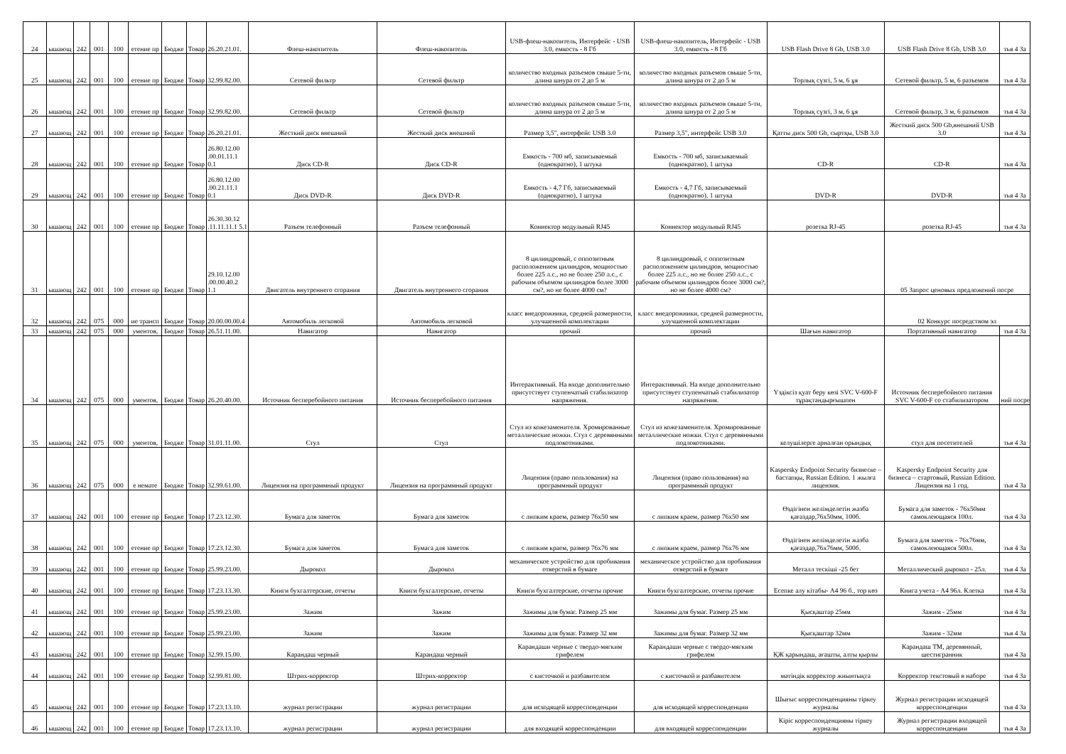| 24 | ышающ | 242 | 001 | 100 | етение пр | Бюдже | Товар | 26.20.21.01. | Флеш-накопитель | Флеш-накопитель | USB-флеш-накопитель, Интерфейс - USB 3.0, емкость - 8 Гб | USB-флеш-накопитель, Интерфейс - USB 3.0, емкость - 8 Гб | USB Flash Drive 8 Gb, USB 3.0 | USB Flash Drive 8 Gb, USB 3.0 | тья 4 За |
| 25 | ышающ | 242 | 001 | 100 | етение пр | Бюдже | Товар | 32.99.82.00. | Сетевой фильтр | Сетевой фильтр | количество входных разъемов свыше 5-ти, длина шнура от 2 до 5 м | количество входных разъемов свыше 5-ти, длина шнура от 2 до 5 м | Торлық сүзгі, 5 м, 6 ұя | Сетевой фильтр, 5 м, 6 разъемов | тья 4 За |
| 26 | ышающ | 242 | 001 | 100 | етение пр | Бюдже | Товар | 32.99.82.00. | Сетевой фильтр | Сетевой фильтр | количество входных разъемов свыше 5-ти, длина шнура от 2 до 5 м | количество входных разъемов свыше 5-ти, длина шнура от 2 до 5 м | Торлық сүзгі, 3 м, 6 ұя | Сетевой фильтр, 3 м, 6 разъемов | тья 4 За |
| 27 | ышающ | 242 | 001 | 100 | етение пр | Бюдже | Товар | 26.20.21.01. | Жесткий диск внешний | Жесткий диск внешний | Размер 3,5", интерфейс USB 3.0 | Размер 3,5", интерфейс USB 3.0 | Қатты диск 500 Gb, сыртқы, USB 3.0 | Жесткий диск 500 Gb,внешний USB 3.0 | тья 4 За |
| 28 | ышающ | 242 | 001 | 100 | етение пр | Бюдже | Товар | 26.80.12.00 .00.01.11.1 0.1 | Диск CD-R | Диск CD-R | Емкость - 700 мб, записываемый (однократно), 1 штука | Емкость - 700 мб, записываемый (однократно), 1 штука | CD-R | CD-R | тья 4 За |
| 29 | ышающ | 242 | 001 | 100 | етение пр | Бюдже | Товар | 26.80.12.00 .00.21.11.1 0.1 | Диск DVD-R | Диск DVD-R | Емкость - 4,7 Гб, записываемый (однократно), 1 штука | Емкость - 4,7 Гб, записываемый (однократно), 1 штука | DVD-R | DVD-R | тья 4 За |
| 30 | ышающ | 242 | 001 | 100 | етение пр | Бюдже | Товар | 26.30.30.12 .11.11.11.1 5.1 | Разъем телефонный | Разъем телефонный | Коннектор модульный RJ45 | Коннектор модульный RJ45 | розетка RJ-45 | розетка RJ-45 | тья 4 За |
| 31 | ышающ | 242 | 001 | 100 | етение пр | Бюдже | Товар | 29.10.12.00 .00.00.40.2 1.1 | Двигатель внутреннего сгорания | Двигатель внутреннего сгорания | 8 цилиндровый, с оппозитным расположением цилиндров, мощностью более 225 л.с., но не более 250 л.с., с рабочим объемом цилиндров более 3000 см?, но не более 4000 см? | 8 цилиндровый, с оппозитным расположением цилиндров, мощностью более 225 л.с., но не более 250 л.с., с рабочим объемом цилиндров более 3000 см?, но не более 4000 см? | | 05 Запрос ценовых предложений посре | |
| 32 | ышающ | 242 | 075 | 000 | ие трансп | Бюдже | Товар | 20.00.00.00.4 | Автомобиль легковой | Автомобиль легковой | класс внедорожники, средней размерности, улучшенной комплектации | класс внедорожники, средней размерности, улучшенной комплектации | | 02 Конкурс посредством эл | |
| 33 | ышающ | 242 | 075 | 000 | ументов, | Бюдже | Товар | 26.51.11.00. | Навигатор | Навигатор | прочий | прочий | Шағын навигатор | Портативный навигатор | тья 4 За |
| 34 | ышающ | 242 | 075 | 000 | ументов, | Бюдже | Товар | 26.20.40.00. | Источник бесперебойного питания | Источник бесперебойного питания | Интерактивный. На входе дополнительно присутствует ступенчатый стабилизатор напряжения. | Интерактивный. На входе дополнительно присутствует ступенчатый стабилизатор напряжения. | Үздіксіз қуат беру көзі SVC V-600-F тұрақтандырғышпен | Источник бесперебойного питания SVC V-600-F со стабилизатором | ний посре |
| 35 | ышающ | 242 | 075 | 000 | ументов, | Бюдже | Товар | 31.01.11.00. | Стул | Стул | Стул из кожезаменителя. Хромированные металлические ножки. Стул с деревянными подлокотниками. | Стул из кожезаменителя. Хромированные металлические ножки. Стул с деревянными подлокотниками. | келушілерге арналған орындық | стул для посетителей | тья 4 За |
| 36 | ышающ | 242 | 075 | 000 | е немате | Бюдже | Товар | 32.99.61.00. | Лицензия на программный продукт | Лицензия на программный продукт | Лицензия (право пользования) на программный продукт | Лицензия (право пользования) на программный продукт | Kaspersky Endpoint Security бизнеске – бастапқы, Russian Edition. 1 жылға лицензия. | Kaspersky Endpoint Security для бизнеса – стартовый, Russian Edition. Лицензия на 1 год. | тья 4 За |
| 37 | ышающ | 242 | 001 | 100 | етение пр | Бюдже | Товар | 17.23.12.30. | Бумага для заметок | Бумага для заметок | с липким краем, размер 76х50 мм | с липким краем, размер 76х50 мм | Өздігінен желімделетін жазба қағаздар,76х50мм, 100б. | Бумага для заметок - 76х50мм самоклеющаяся 100л. | тья 4 За |
| 38 | ышающ | 242 | 001 | 100 | етение пр | Бюдже | Товар | 17.23.12.30. | Бумага для заметок | Бумага для заметок | с липким краем, размер 76х76 мм | с липким краем, размер 76х76 мм | Өздігінен желімделетін жазба қағаздар,76х76мм, 500б. | Бумага для заметок - 76х76мм, самоклеющаяся 500л. | тья 4 За |
| 39 | ышающ | 242 | 001 | 100 | етение пр | Бюдже | Товар | 25.99.23.00. | Дырокол | Дырокол | механическое устройство для пробивания отверстий в бумаге | механическое устройство для пробивания отверстий в бумаге | Металл тескіші -25 бет | Металлический дырокол - 25л. | тья 4 За |
| 40 | ышающ | 242 | 001 | 100 | етение пр | Бюдже | Товар | 17.23.13.30. | Книги бухгалтерские, отчеты | Книги бухгалтерские, отчеты | Книги бухгалтерские, отчеты прочие | Книги бухгалтерские, отчеты прочие | Есепке алу кітабы- А4 96 б., тор көз | Книга учета - А4 96л. Клетка | тья 4 За |
| 41 | ышающ | 242 | 001 | 100 | етение пр | Бюдже | Товар | 25.99.23.00. | Зажим | Зажим | Зажимы для бумаг. Размер 25 мм | Зажимы для бумаг. Размер 25 мм | Қысқаштар 25мм | Зажим - 25мм | тья 4 За |
| 42 | ышающ | 242 | 001 | 100 | етение пр | Бюдже | Товар | 25.99.23.00. | Зажим | Зажим | Зажимы для бумаг. Размер 32 мм | Зажимы для бумаг. Размер 32 мм | Қысқаштар 32мм | Зажим - 32мм | тья 4 За |
| 43 | ышающ | 242 | 001 | 100 | етение пр | Бюдже | Товар | 32.99.15.00. | Карандаш черный | Карандаш черный | Карандаши черные с твердо-мягким грифелем | Карандаши черные с твердо-мягким грифелем | ҚЖ қарындаш, ағашты, алты қырлы | Карандаш ТМ, деревянный, шестигранник | тья 4 За |
| 44 | ышающ | 242 | 001 | 100 | етение пр | Бюдже | Товар | 32.99.81.00. | Штрих-корректор | Штрих-корректор | с кисточкой и разбавителем | с кисточкой и разбавителем | мәтіндік корректор жиынтықта | Корректор текстовый в наборе | тья 4 За |
| 45 | ышающ | 242 | 001 | 100 | етение пр | Бюдже | Товар | 17.23.13.10. | журнал регистрации | журнал регистрации | для исходящей корреспонденции | для исходящей корреспонденции | Шығыс корреспонденцияны тіркеу журналы | Журнал регистрации исходящей корреспонденции | тья 4 За |
| 46 | ышающ | 242 | 001 | 100 | етение пр | Бюдже | Товар | 17.23.13.10. | журнал регистрации | журнал регистрации | для входящей корреспонденции | для входящей корреспонденции | Кіріс корреспонденцияны тіркеу журналы | Журнал регистрации входящей корреспонденции | тья 4 За |